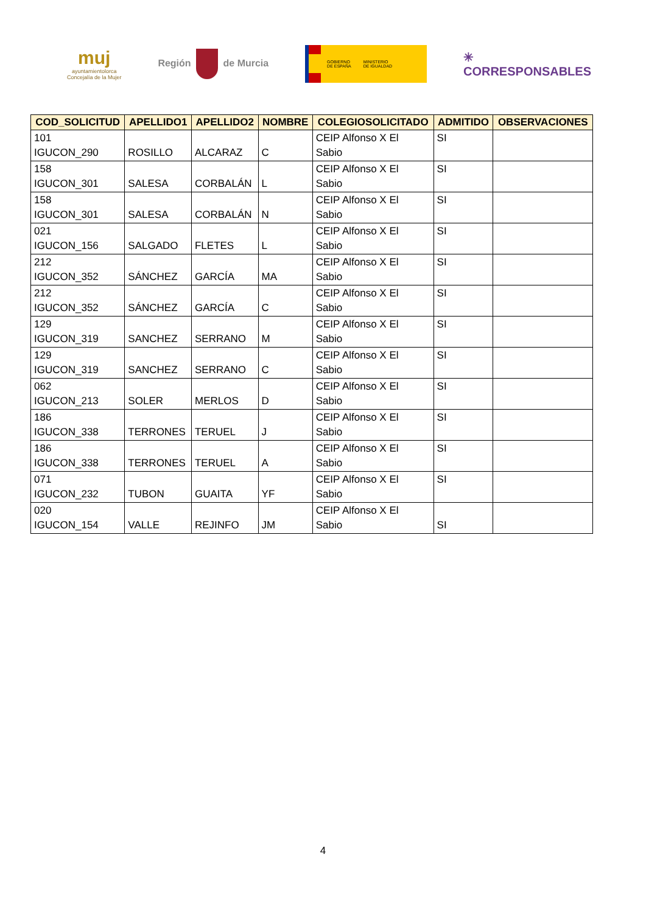muj
ayuntamientolorca
Concejalía de la Mujer
Región de Murcia
GOBIERNO
DE ESPAÑA
MINISTERIO
DE IGUALDAD
✳
CORRESPONSABLES
| COD_SOLICITUD | APELLIDO1 | APELLIDO2 | NOMBRE | COLEGIOSOLICITADO | ADMITIDO | OBSERVACIONES |
| --- | --- | --- | --- | --- | --- | --- |
| 101 IGUCON_290 | ROSILLO | ALCARAZ | C | CEIP Alfonso X El Sabio | SI | |
| 158 IGUCON_301 | SALESA | CORBALÁN | L | CEIP Alfonso X El Sabio | SI | |
| 158 IGUCON_301 | SALESA | CORBALÁN | N | CEIP Alfonso X El Sabio | SI | |
| 021 IGUCON_156 | SALGADO | FLETES | L | CEIP Alfonso X El Sabio | SI | |
| 212 IGUCON_352 | SÁNCHEZ | GARCÍA | MA | CEIP Alfonso X El Sabio | SI | |
| 212 IGUCON_352 | SÁNCHEZ | GARCÍA | C | CEIP Alfonso X El Sabio | SI | |
| 129 IGUCON_319 | SANCHEZ | SERRANO | M | CEIP Alfonso X El Sabio | SI | |
| 129 IGUCON_319 | SANCHEZ | SERRANO | C | CEIP Alfonso X El Sabio | SI | |
| 062 IGUCON_213 | SOLER | MERLOS | D | CEIP Alfonso X El Sabio | SI | |
| 186 IGUCON_338 | TERRONES | TERUEL | J | CEIP Alfonso X El Sabio | SI | |
| 186 IGUCON_338 | TERRONES | TERUEL | A | CEIP Alfonso X El Sabio | SI | |
| 071 IGUCON_232 | TUBON | GUAITA | YF | CEIP Alfonso X El Sabio | SI | |
| 020 IGUCON_154 | VALLE | REJINFO | JM | CEIP Alfonso X El Sabio | SI | |
4